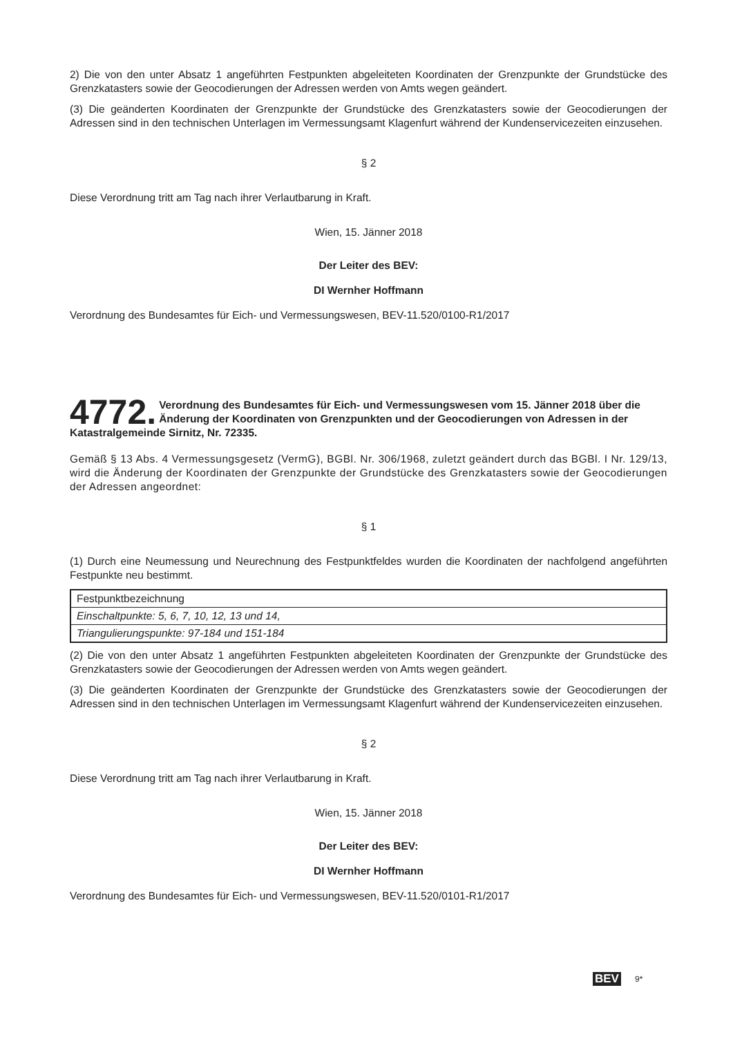2) Die von den unter Absatz 1 angeführten Festpunkten abgeleiteten Koordinaten der Grenzpunkte der Grundstücke des Grenzkatasters sowie der Geocodierungen der Adressen werden von Amts wegen geändert.
(3) Die geänderten Koordinaten der Grenzpunkte der Grundstücke des Grenzkatasters sowie der Geocodierungen der Adressen sind in den technischen Unterlagen im Vermessungsamt Klagenfurt während der Kundenservicezeiten einzusehen.
§ 2
Diese Verordnung tritt am Tag nach ihrer Verlautbarung in Kraft.
Wien, 15. Jänner 2018
Der Leiter des BEV:
DI Wernher Hoffmann
Verordnung des Bundesamtes für Eich- und Vermessungswesen, BEV-11.520/0100-R1/2017
4772. Verordnung des Bundesamtes für Eich- und Vermessungswesen vom 15. Jänner 2018 über die Änderung der Koordinaten von Grenzpunkten und der Geocodierungen von Adressen in der Katastralgemeinde Sirnitz, Nr. 72335.
Gemäß § 13 Abs. 4 Vermessungsgesetz (VermG), BGBl. Nr. 306/1968, zuletzt geändert durch das BGBl. I Nr. 129/13, wird die Änderung der Koordinaten der Grenzpunkte der Grundstücke des Grenzkatasters sowie der Geocodierungen der Adressen angeordnet:
§ 1
(1) Durch eine Neumessung und Neurechnung des Festpunktfeldes wurden die Koordinaten der nachfolgend angeführten Festpunkte neu bestimmt.
| Festpunktbezeichnung |
| Einschaltpunkte: 5, 6, 7, 10, 12, 13 und 14, |
| Triangulierungspunkte: 97-184 und 151-184 |
(2) Die von den unter Absatz 1 angeführten Festpunkten abgeleiteten Koordinaten der Grenzpunkte der Grundstücke des Grenzkatasters sowie der Geocodierungen der Adressen werden von Amts wegen geändert.
(3) Die geänderten Koordinaten der Grenzpunkte der Grundstücke des Grenzkatasters sowie der Geocodierungen der Adressen sind in den technischen Unterlagen im Vermessungsamt Klagenfurt während der Kundenservicezeiten einzusehen.
§ 2
Diese Verordnung tritt am Tag nach ihrer Verlautbarung in Kraft.
Wien, 15. Jänner 2018
Der Leiter des BEV:
DI Wernher Hoffmann
Verordnung des Bundesamtes für Eich- und Vermessungswesen, BEV-11.520/0101-R1/2017
BEV 9*